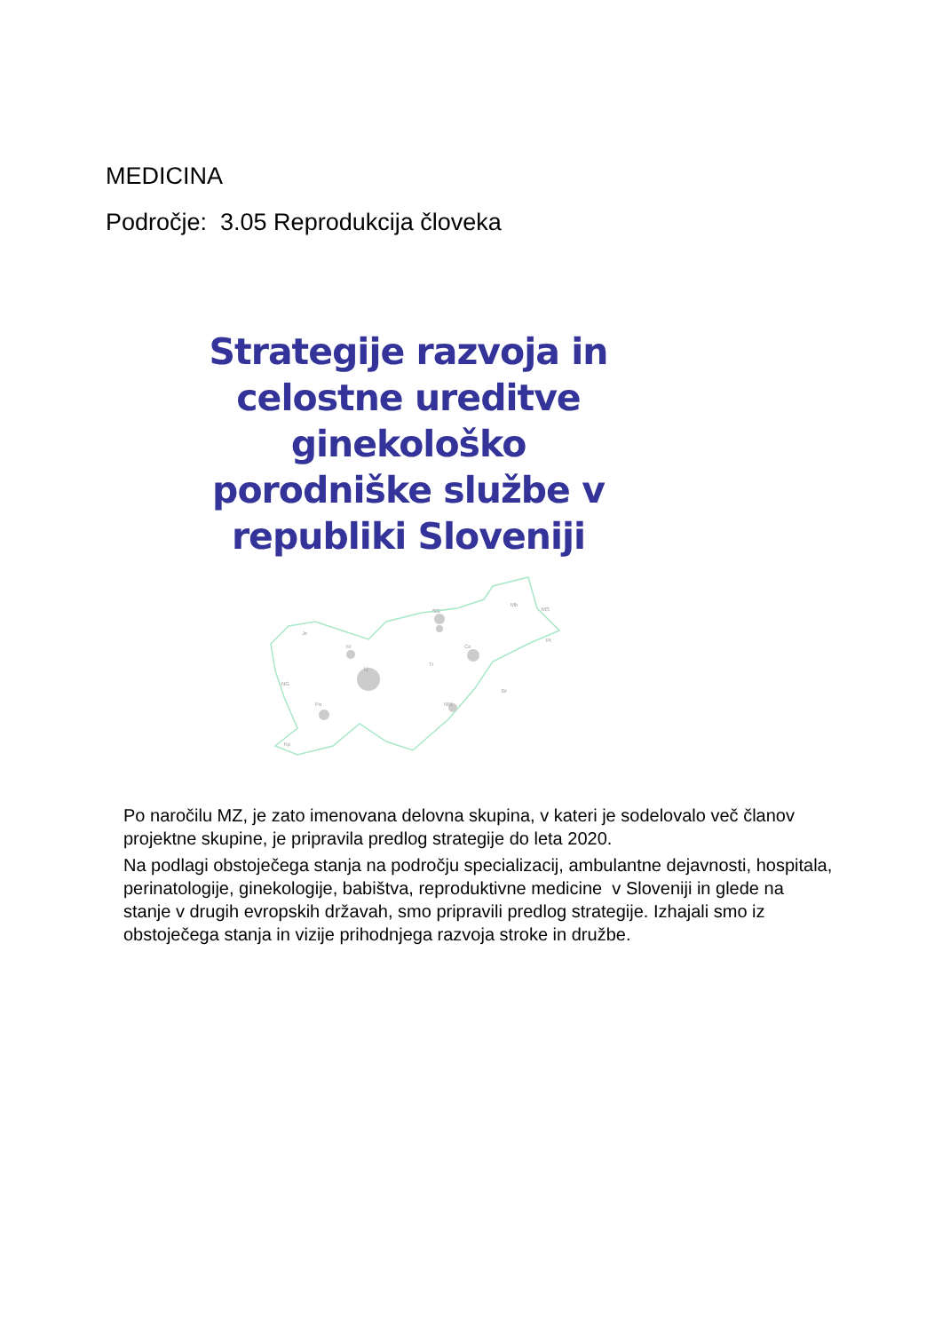MEDICINA
Področje: 3.05 Reprodukcija človeka
Strategije razvoja in celostne ureditve ginekološko porodniške službe v republiki Sloveniji
Kr
Lj
Ce
Tr
NM
Po
SG
Mb
MS
Pt
Br
Je
NG
Kp
Po naročilu MZ, je zato imenovana delovna skupina, v kateri je sodelovalo več članov projektne skupine, je pripravila predlog strategije do leta 2020.
Na podlagi obstoječega stanja na področju specializacij, ambulantne dejavnosti, hospitala, perinatologije, ginekologije, babištva, reproduktivne medicine v Sloveniji in glede na stanje v drugih evropskih državah, smo pripravili predlog strategije. Izhajali smo iz obstoječega stanja in vizije prihodnjega razvoja stroke in družbe.